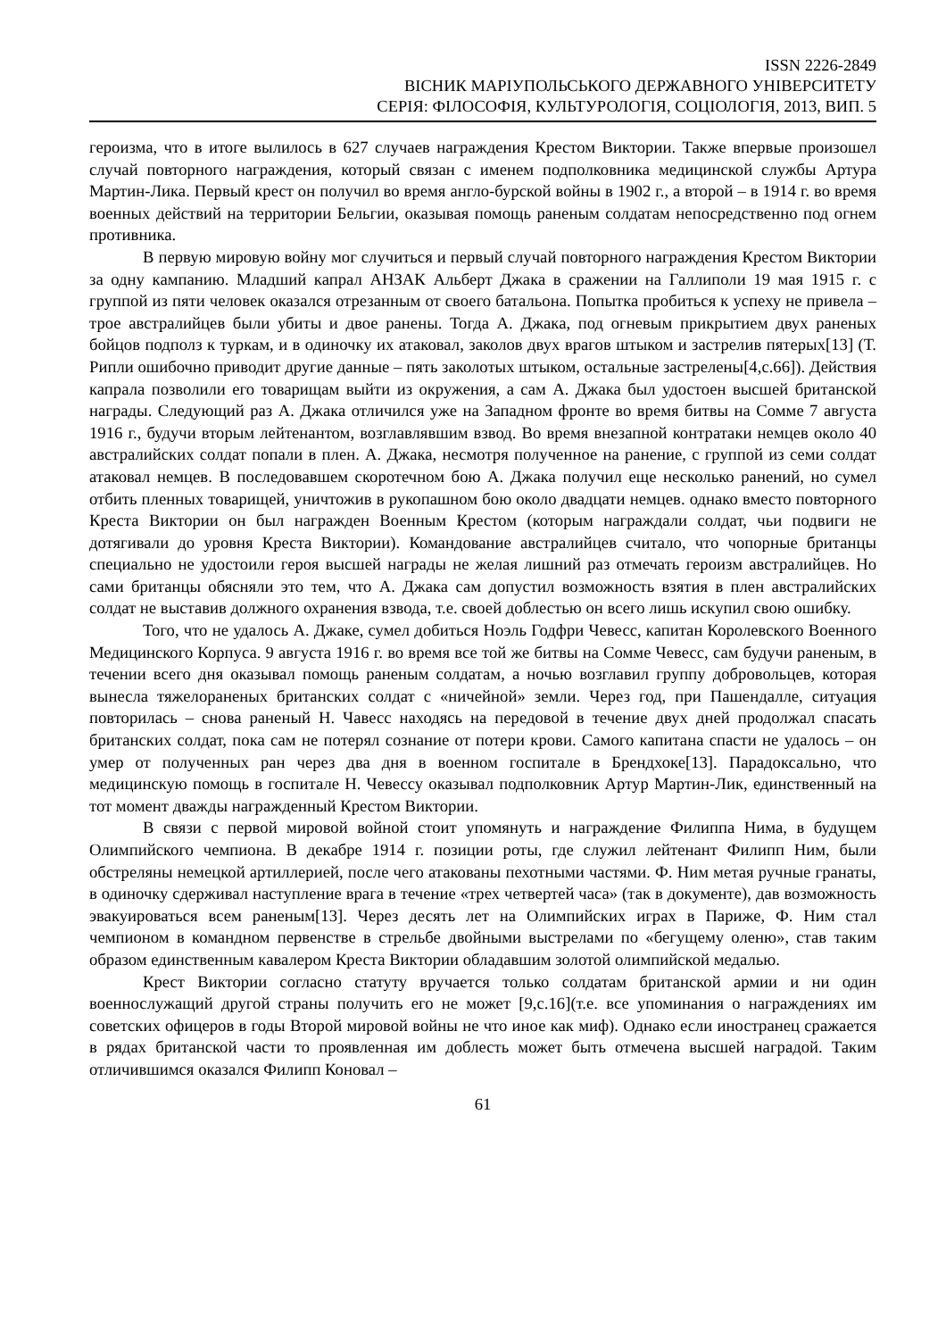ISSN 2226-2849
ВІСНИК МАРІУПОЛЬСЬКОГО ДЕРЖАВНОГО УНІВЕРСИТЕТУ
СЕРІЯ: ФІЛОСОФІЯ, КУЛЬТУРОЛОГІЯ, СОЦІОЛОГІЯ, 2013, ВИП. 5
героизма, что в итоге вылилось в 627 случаев награждения Крестом Виктории. Также впервые произошел случай повторного награждения, который связан с именем подполковника медицинской службы Артура Мартин-Лика. Первый крест он получил во время англо-бурской войны в 1902 г., а второй – в 1914 г. во время военных действий на территории Бельгии, оказывая помощь раненым солдатам непосредственно под огнем противника.
В первую мировую войну мог случиться и первый случай повторного награждения Крестом Виктории за одну кампанию. Младший капрал АНЗАК Альберт Джака в сражении на Галлиполи 19 мая 1915 г. с группой из пяти человек оказался отрезанным от своего батальона. Попытка пробиться к успеху не привела – трое австралийцев были убиты и двое ранены. Тогда А. Джака, под огневым прикрытием двух раненых бойцов подполз к туркам, и в одиночку их атаковал, заколов двух врагов штыком и застрелив пятерых[13] (Т. Рипли ошибочно приводит другие данные – пять заколотых штыком, остальные застрелены[4,с.66]). Действия капрала позволили его товарищам выйти из окружения, а сам А. Джака был удостоен высшей британской награды. Следующий раз А. Джака отличился уже на Западном фронте во время битвы на Сомме 7 августа 1916 г., будучи вторым лейтенантом, возглавлявшим взвод. Во время внезапной контратаки немцев около 40 австралийских солдат попали в плен. А. Джака, несмотря полученное на ранение, с группой из семи солдат атаковал немцев. В последовавшем скоротечном бою А. Джака получил еще несколько ранений, но сумел отбить пленных товарищей, уничтожив в рукопашном бою около двадцати немцев. однако вместо повторного Креста Виктории он был награжден Военным Крестом (которым награждали солдат, чьи подвиги не дотягивали до уровня Креста Виктории). Командование австралийцев считало, что чопорные британцы специально не удостоили героя высшей награды не желая лишний раз отмечать героизм австралийцев. Но сами британцы обясняли это тем, что А. Джака сам допустил возможность взятия в плен австралийских солдат не выставив должного охранения взвода, т.е. своей доблестью он всего лишь искупил свою ошибку.
Того, что не удалось А. Джаке, сумел добиться Ноэль Годфри Чевесс, капитан Королевского Военного Медицинского Корпуса. 9 августа 1916 г. во время все той же битвы на Сомме Чевесс, сам будучи раненым, в течении всего дня оказывал помощь раненым солдатам, а ночью возглавил группу добровольцев, которая вынесла тяжелораненых британских солдат с «ничейной» земли. Через год, при Пашендалле, ситуация повторилась – снова раненый Н. Чавесс находясь на передовой в течение двух дней продолжал спасать британских солдат, пока сам не потерял сознание от потери крови. Самого капитана спасти не удалось – он умер от полученных ран через два дня в военном госпитале в Брендхоке[13]. Парадоксально, что медицинскую помощь в госпитале Н. Чевессу оказывал подполковник Артур Мартин-Лик, единственный на тот момент дважды награжденный Крестом Виктории.
В связи с первой мировой войной стоит упомянуть и награждение Филиппа Нима, в будущем Олимпийского чемпиона. В декабре 1914 г. позиции роты, где служил лейтенант Филипп Ним, были обстреляны немецкой артиллерией, после чего атакованы пехотными частями. Ф. Ним метая ручные гранаты, в одиночку сдерживал наступление врага в течение «трех четвертей часа» (так в документе), дав возможность эвакуироваться всем раненым[13]. Через десять лет на Олимпийских играх в Париже, Ф. Ним стал чемпионом в командном первенстве в стрельбе двойными выстрелами по «бегущему оленю», став таким образом единственным кавалером Креста Виктории обладавшим золотой олимпийской медалью.
Крест Виктории согласно статуту вручается только солдатам британской армии и ни один военнослужащий другой страны получить его не может [9,с.16](т.е. все упоминания о награждениях им советских офицеров в годы Второй мировой войны не что иное как миф). Однако если иностранец сражается в рядах британской части то проявленная им доблесть может быть отмечена высшей наградой. Таким отличившимся оказался Филипп Коновал –
61